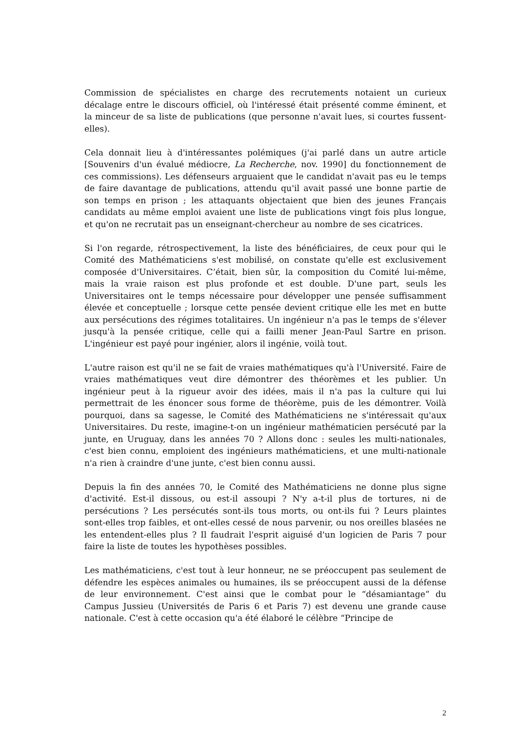Commission de spécialistes en charge des recrutements notaient un curieux décalage entre le discours officiel, où l'intéressé était présenté comme éminent, et la minceur de sa liste de publications (que personne n'avait lues, si courtes fussent-elles).
Cela donnait lieu à d'intéressantes polémiques (j'ai parlé dans un autre article [Souvenirs d'un évalué médiocre, La Recherche, nov. 1990] du fonctionnement de ces commissions). Les défenseurs arguaient que le candidat n'avait pas eu le temps de faire davantage de publications, attendu qu'il avait passé une bonne partie de son temps en prison ; les attaquants objectaient que bien des jeunes Français candidats au même emploi avaient une liste de publications vingt fois plus longue, et qu'on ne recrutait pas un enseignant-chercheur au nombre de ses cicatrices.
Si l'on regarde, rétrospectivement, la liste des bénéficiaires, de ceux pour qui le Comité des Mathématiciens s'est mobilisé, on constate qu'elle est exclusivement composée d'Universitaires. C’était, bien sûr, la composition du Comité lui-même, mais la vraie raison est plus profonde et est double. D'une part, seuls les Universitaires ont le temps nécessaire pour développer une pensée suffisamment élevée et conceptuelle ; lorsque cette pensée devient critique elle les met en butte aux persécutions des régimes totalitaires. Un ingénieur n'a pas le temps de s'élever jusqu'à la pensée critique, celle qui a failli mener Jean-Paul Sartre en prison. L'ingénieur est payé pour ingénier, alors il ingénie, voilà tout.
L'autre raison est qu'il ne se fait de vraies mathématiques qu'à l'Université. Faire de vraies mathématiques veut dire démontrer des théorèmes et les publier. Un ingénieur peut à la rigueur avoir des idées, mais il n'a pas la culture qui lui permettrait de les énoncer sous forme de théorème, puis de les démontrer. Voilà pourquoi, dans sa sagesse, le Comité des Mathématiciens ne s'intéressait qu'aux Universitaires. Du reste, imagine-t-on un ingénieur mathématicien persécuté par la junte, en Uruguay, dans les années 70 ? Allons donc : seules les multi-nationales, c'est bien connu, emploient des ingénieurs mathématiciens, et une multi-nationale n'a rien à craindre d'une junte, c'est bien connu aussi.
Depuis la fin des années 70, le Comité des Mathématiciens ne donne plus signe d'activité. Est-il dissous, ou est-il assoupi ? N'y a-t-il plus de tortures, ni de persécutions ? Les persécutés sont-ils tous morts, ou ont-ils fui ? Leurs plaintes sont-elles trop faibles, et ont-elles cessé de nous parvenir, ou nos oreilles blasées ne les entendent-elles plus ? Il faudrait l'esprit aiguisé d'un logicien de Paris 7 pour faire la liste de toutes les hypothèses possibles.
Les mathématiciens, c'est tout à leur honneur, ne se préoccupent pas seulement de défendre les espèces animales ou humaines, ils se préoccupent aussi de la défense de leur environnement. C'est ainsi que le combat pour le “désamiantage” du Campus Jussieu (Universités de Paris 6 et Paris 7) est devenu une grande cause nationale. C'est à cette occasion qu'a été élaboré le célèbre “Principe de
2